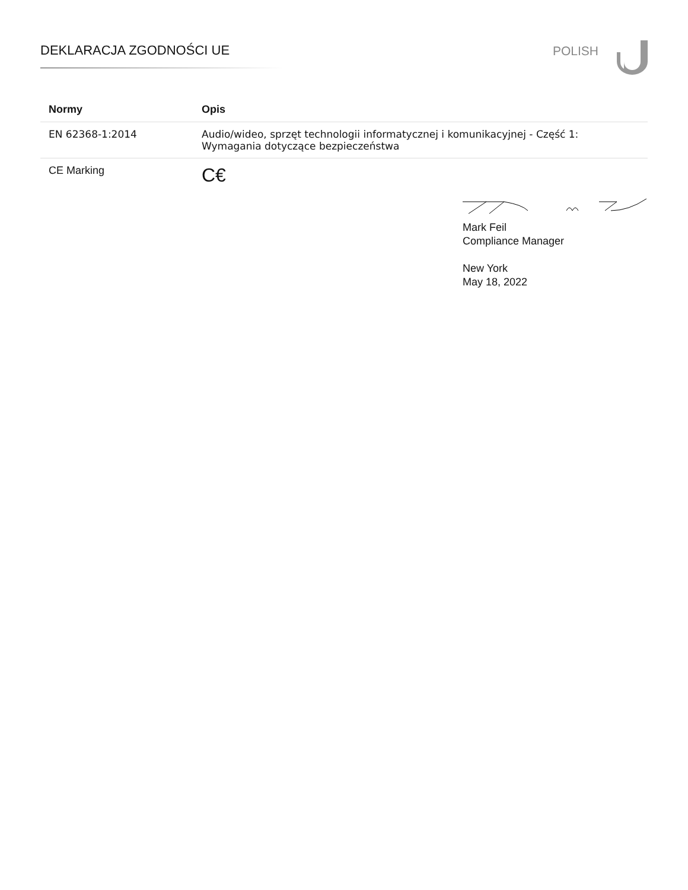DEKLARACJA ZGODNOŚCI UE POLISH
| Normy | Opis |
| --- | --- |
| EN 62368-1:2014 | Audio/wideo, sprzęt technologii informatycznej i komunikacyjnej - Część 1: Wymagania dotyczące bezpieczeństwa |
| CE Marking | C€ |
Mark Feil
Compliance Manager
New York
May 18, 2022